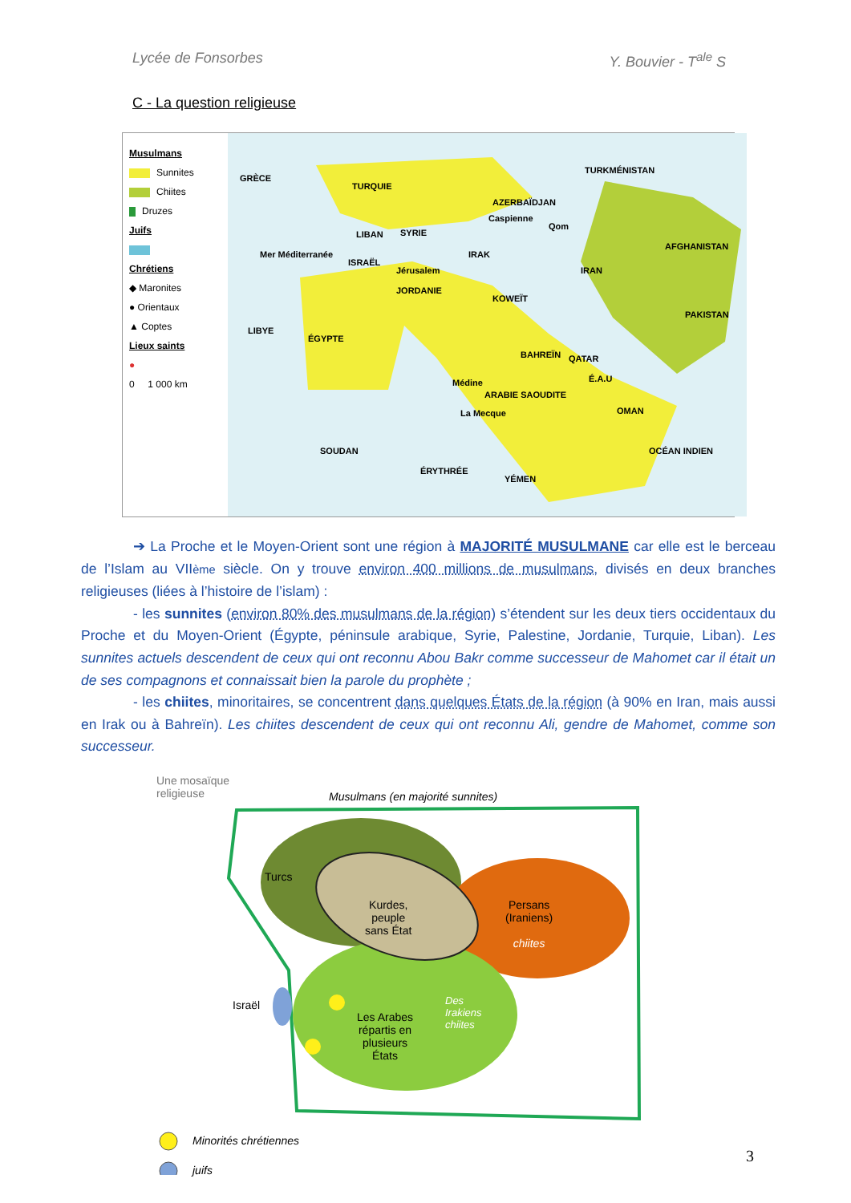Lycée de Fonsorbes Y. Bouvier - T<sup>ale</sup> S
C - La question religieuse
Musulmans
Sunnites
Chiites
Druzes
Juifs
Chrétiens
◆ Maronites
● Orientaux
▲ Coptes
Lieux saints
●
0 1 000 km
TURQUIE
AZERBAÏDJAN
TURKMÉNISTAN
Caspienne
Qom
GRÈCE
LIBAN SYRIE
Mer Méditerranée
ISRAËL
Jérusalem
IRAK
IRAN
AFGHANISTAN
JORDANIE
KOWEÏT
LIBYE
ÉGYPTE
PAKISTAN
BAHREÏN QATAR
Médine É.A.U
ARABIE SAOUDITE
La Mecque OMAN
SOUDAN OCÉAN INDIEN
ÉRYTHRÉE
YÉMEN
➔ La Proche et le Moyen-Orient sont une région à MAJORITÉ MUSULMANE car elle est le berceau de l’Islam au VIIème siècle. On y trouve environ 400 millions de musulmans, divisés en deux branches religieuses (liées à l’histoire de l’islam) :
- les sunnites (environ 80% des musulmans de la région) s’étendent sur les deux tiers occidentaux du Proche et du Moyen-Orient (Égypte, péninsule arabique, Syrie, Palestine, Jordanie, Turquie, Liban). Les sunnites actuels descendent de ceux qui ont reconnu Abou Bakr comme successeur de Mahomet car il était un de ses compagnons et connaissait bien la parole du prophète ;
- les chiites, minoritaires, se concentrent dans quelques États de la région (à 90% en Iran, mais aussi en Irak ou à Bahreïn). Les chiites descendent de ceux qui ont reconnu Ali, gendre de Mahomet, comme son successeur.
Une mosaïque
religieuse
Musulmans (en majorité sunnites)
Turcs
Kurdes,
peuple
sans État
Persans
(Iraniens)
chiites
Israël
Les Arabes
répartis en
plusieurs
États
Des
Irakiens
chiites
Minorités chrétiennes
juifs
3